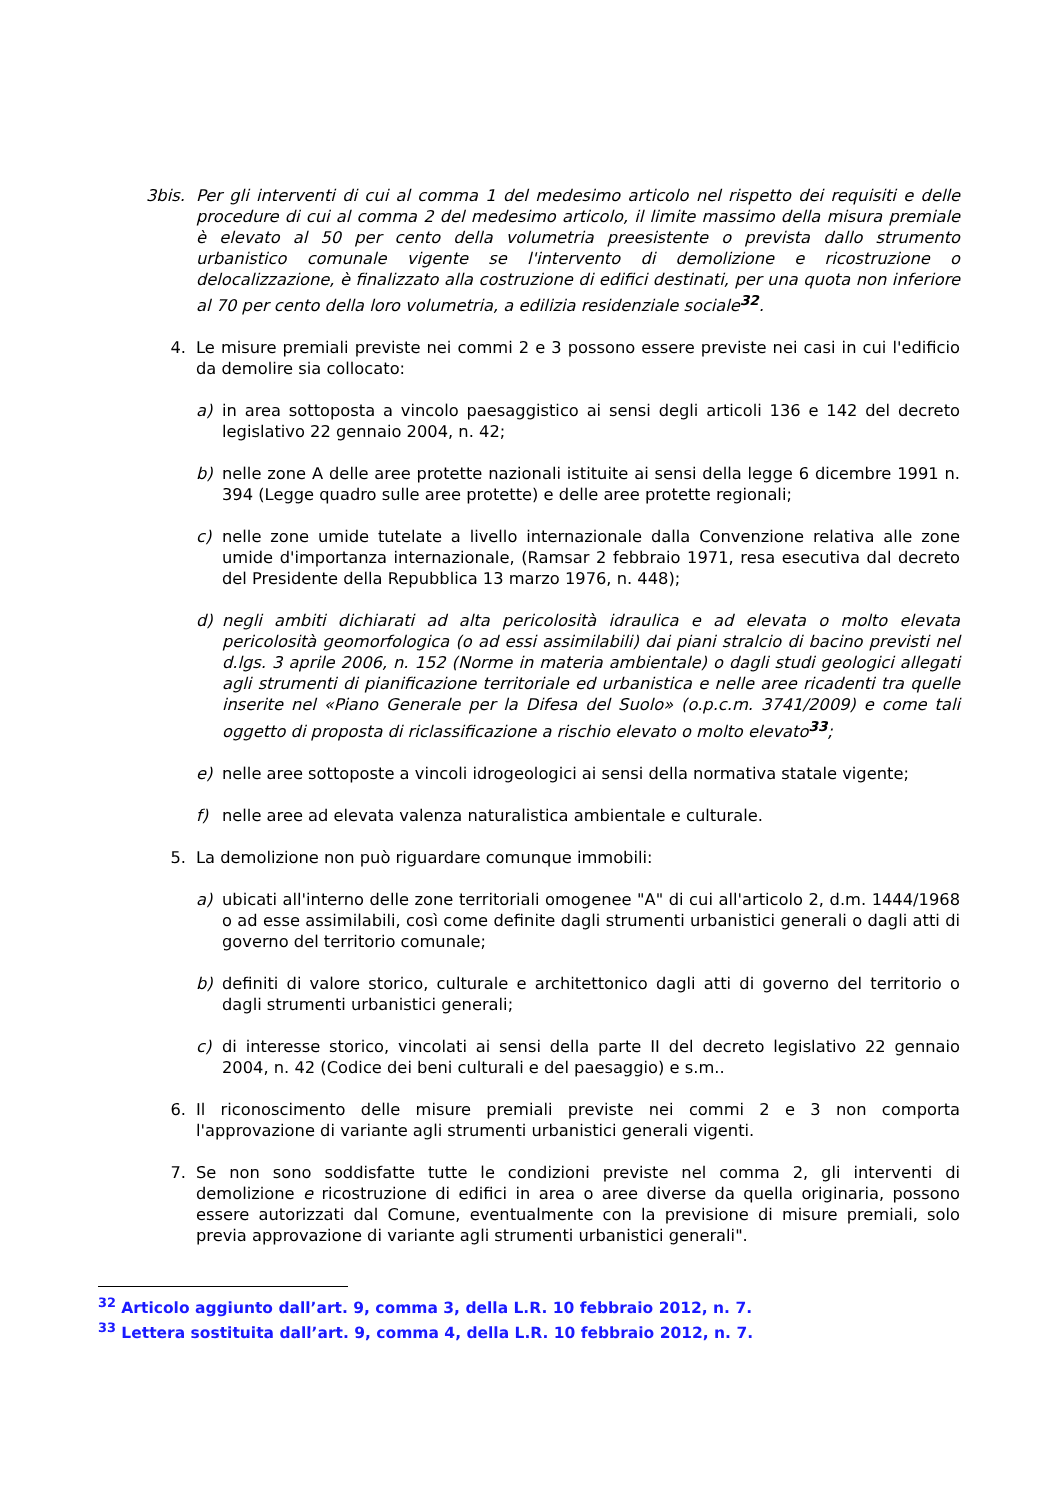3bis. Per gli interventi di cui al comma 1 del medesimo articolo nel rispetto dei requisiti e delle procedure di cui al comma 2 del medesimo articolo, il limite massimo della misura premiale è elevato al 50 per cento della volumetria preesistente o prevista dallo strumento urbanistico comunale vigente se l'intervento di demolizione e ricostruzione o delocalizzazione, è finalizzato alla costruzione di edifici destinati, per una quota non inferiore al 70 per cento della loro volumetria, a edilizia residenziale sociale<sup>32</sup>.
4. Le misure premiali previste nei commi 2 e 3 possono essere previste nei casi in cui l'edificio da demolire sia collocato:
a) in area sottoposta a vincolo paesaggistico ai sensi degli articoli 136 e 142 del decreto legislativo 22 gennaio 2004, n. 42;
b) nelle zone A delle aree protette nazionali istituite ai sensi della legge 6 dicembre 1991 n. 394 (Legge quadro sulle aree protette) e delle aree protette regionali;
c) nelle zone umide tutelate a livello internazionale dalla Convenzione relativa alle zone umide d'importanza internazionale, (Ramsar 2 febbraio 1971, resa esecutiva dal decreto del Presidente della Repubblica 13 marzo 1976, n. 448);
d) negli ambiti dichiarati ad alta pericolosità idraulica e ad elevata o molto elevata pericolosità geomorfologica (o ad essi assimilabili) dai piani stralcio di bacino previsti nel d.lgs. 3 aprile 2006, n. 152 (Norme in materia ambientale) o dagli studi geologici allegati agli strumenti di pianificazione territoriale ed urbanistica e nelle aree ricadenti tra quelle inserite nel «Piano Generale per la Difesa del Suolo» (o.p.c.m. 3741/2009) e come tali oggetto di proposta di riclassificazione a rischio elevato o molto elevato<sup>33</sup>;
e) nelle aree sottoposte a vincoli idrogeologici ai sensi della normativa statale vigente;
f) nelle aree ad elevata valenza naturalistica ambientale e culturale.
5. La demolizione non può riguardare comunque immobili:
a) ubicati all'interno delle zone territoriali omogenee "A" di cui all'articolo 2, d.m. 1444/1968 o ad esse assimilabili, così come definite dagli strumenti urbanistici generali o dagli atti di governo del territorio comunale;
b) definiti di valore storico, culturale e architettonico dagli atti di governo del territorio o dagli strumenti urbanistici generali;
c) di interesse storico, vincolati ai sensi della parte II del decreto legislativo 22 gennaio 2004, n. 42 (Codice dei beni culturali e del paesaggio) e s.m..
6. Il riconoscimento delle misure premiali previste nei commi 2 e 3 non comporta l'approvazione di variante agli strumenti urbanistici generali vigenti.
7. Se non sono soddisfatte tutte le condizioni previste nel comma 2, gli interventi di demolizione e ricostruzione di edifici in area o aree diverse da quella originaria, possono essere autorizzati dal Comune, eventualmente con la previsione di misure premiali, solo previa approvazione di variante agli strumenti urbanistici generali".
<sup>32</sup> Articolo aggiunto dall’art. 9, comma 3, della L.R. 10 febbraio 2012, n. 7.
<sup>33</sup> Lettera sostituita dall’art. 9, comma 4, della L.R. 10 febbraio 2012, n. 7.